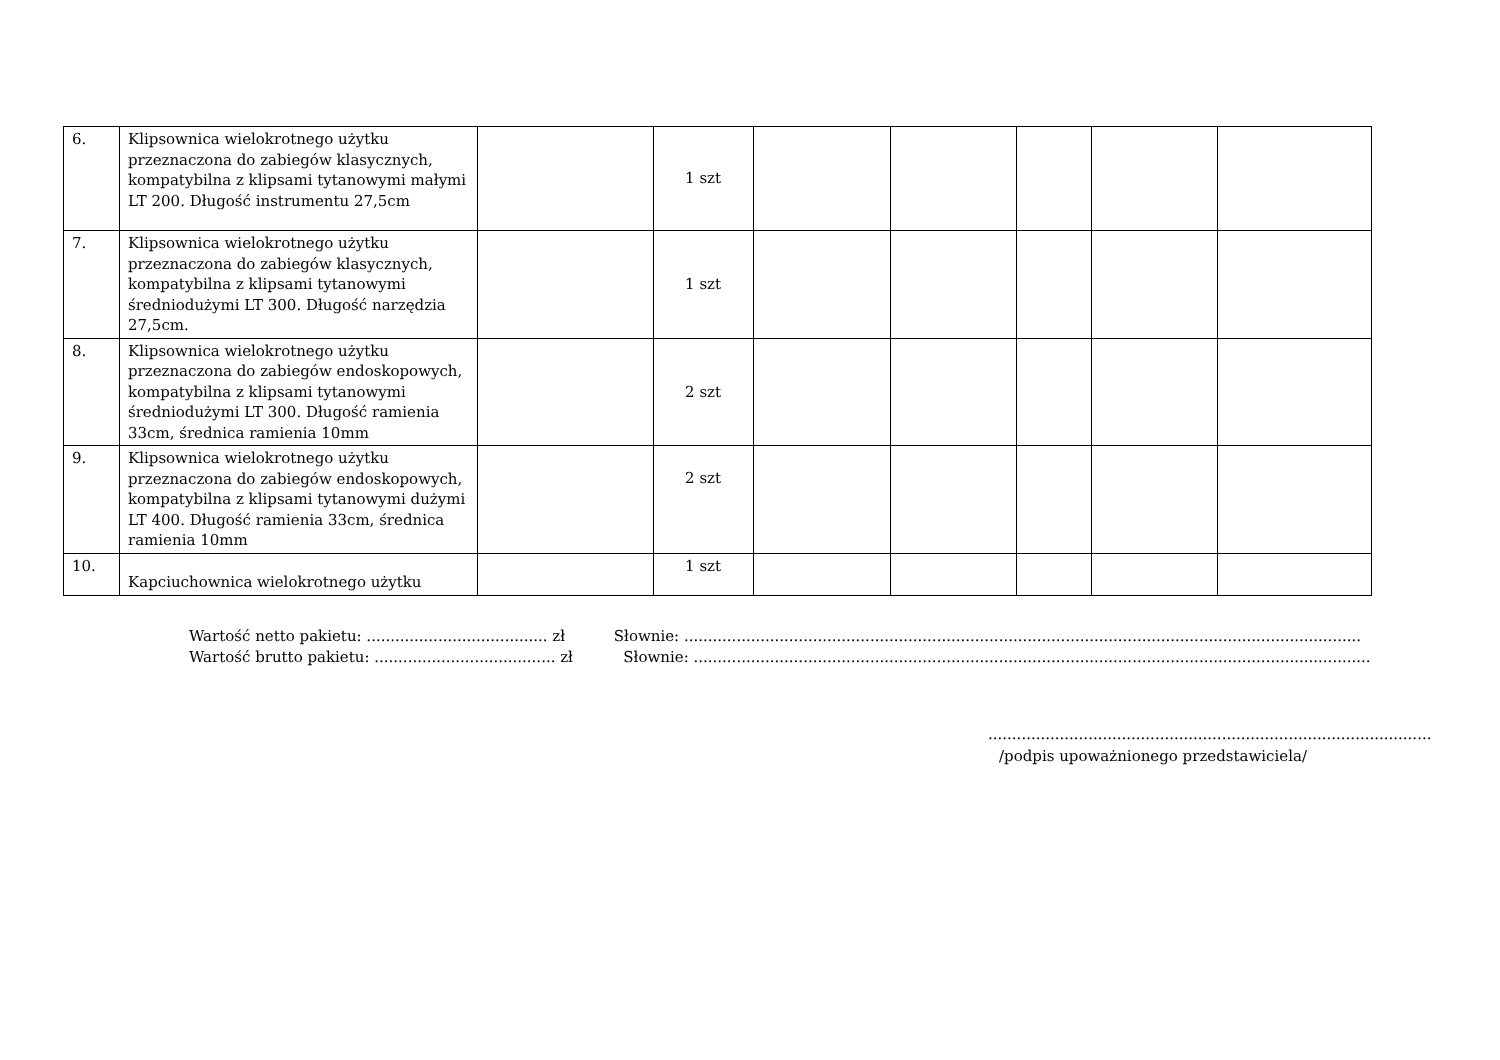| 6. | Klipsownica wielokrotnego użytku przeznaczona do zabiegów klasycznych, kompatybilna z klipsami tytanowymi małymi LT 200. Długość instrumentu 27,5cm | | 1 szt | | | | | |
| 7. | Klipsownica wielokrotnego użytku przeznaczona do zabiegów klasycznych, kompatybilna z klipsami tytanowymi średniodużymi LT 300. Długość narzędzia 27,5cm. | | 1 szt | | | | | |
| 8. | Klipsownica wielokrotnego użytku przeznaczona do zabiegów endoskopowych, kompatybilna z klipsami tytanowymi średniodużymi LT 300. Długość ramienia 33cm, średnica ramienia 10mm | | 2 szt | | | | | |
| 9. | Klipsownica wielokrotnego użytku przeznaczona do zabiegów endoskopowych, kompatybilna z klipsami tytanowymi dużymi LT 400. Długość ramienia 33cm, średnica ramienia 10mm | | 2 szt | | | | | |
| 10. | Kapciuchownica wielokrotnego użytku | | 1 szt | | | | | |
Wartość netto pakietu: ...................................... zł Słownie: ..............................................................................................................................................
Wartość brutto pakietu: ...................................... zł Słownie: ..............................................................................................................................................
.............................................................................................
/podpis upoważnionego przedstawiciela/